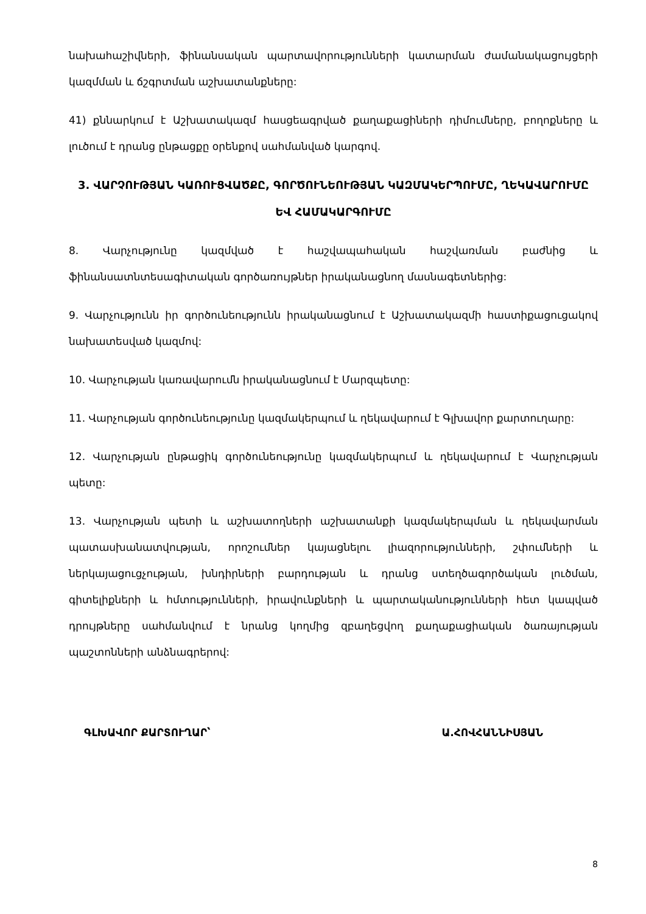նախահաշիվների, ֆինանսական պարտավորությունների կատարման ժամանակացույցերի կազմման և ճշգրտման աշխատանքները:
41) քննարկում է Աշխատակազմ հասցեագրված քաղաքացիների դիմումները, բողոքները և լուծում է դրանց ընթացքը օրենքով սահմանված կարգով.
3. ՎԱՐՉՈՒԹՅԱՆ ԿԱՌՈՒՑՎԱԾՔԸ, ԳՈՐԾՈՒՆԵՈՒԹՅԱՆ ԿԱԶՄԱԿԵՐՊՈՒՄԸ, ՂԵԿԱՎԱՐՈՒՄԸ ԵՎ ՀԱՄԱԿԱՐԳՈՒՄԸ
8. Վարչությունը կազմված է հաշվապահական հաշվառման բաժնից և ֆինանսատնտեսագիտական գործառույթներ իրականացնող մասնագետներից:
9. Վարչությունն իր գործունեությունն իրականացնում է Աշխատակազմի հաստիքացուցակով նախատեսված կազմով:
10. Վարչության կառավարումն իրականացնում է Մարզպետը:
11. Վարչության գործունեությունը կազմակերպում և ղեկավարում է Գլխավոր քարտուղարը:
12. Վարչության ընթացիկ գործունեությունը կազմակերպում և ղեկավարում է Վարչության պետը:
13. Վարչության պետի և աշխատողների աշխատանքի կազմակերպման և ղեկավարման պատասխանատվության, որոշումներ կայացնելու լիազորությունների, շփումների և ներկայացուցչության, խնդիրների բարդության և դրանց ստեղծագործական լուծման, գիտելիքների և հմտությունների, իրավունքների և պարտականությունների հետ կապված դրույթները սահմանվում է նրանց կողմից զբաղեցվող քաղաքացիական ծառայության պաշտոնների անձնագրերով:
ԳԼԽԱՎՈՐ ՔԱՐՏՈՒՂԱՐ՝ Ա.ՀՈՎՀԱՆՆԻՍՅԱՆ
8